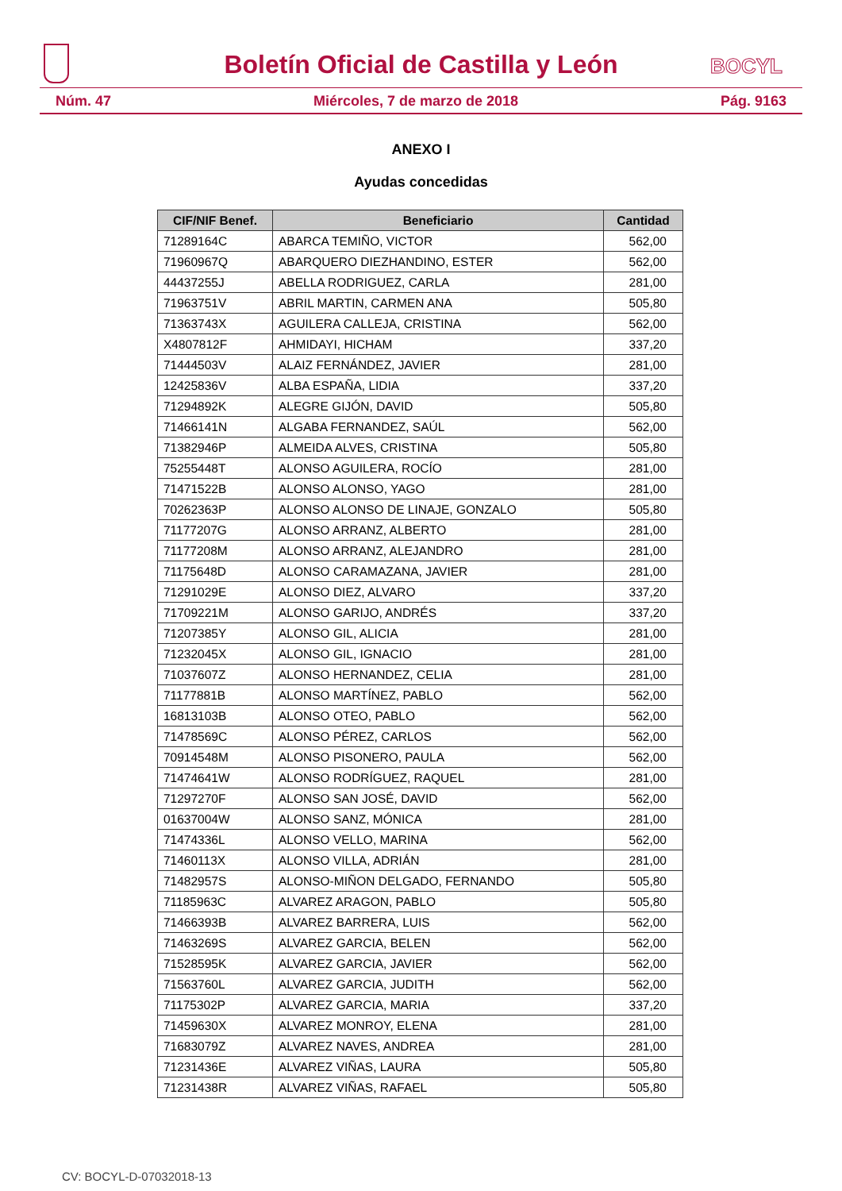Boletín Oficial de Castilla y León
BOCYL
Núm. 47 Miércoles, 7 de marzo de 2018 Pág. 9163
ANEXO I
Ayudas concedidas
| CIF/NIF Benef. | Beneficiario | Cantidad |
| --- | --- | --- |
| 71289164C | ABARCA TEMIÑO, VICTOR | 562,00 |
| 71960967Q | ABARQUERO DIEZHANDINO, ESTER | 562,00 |
| 44437255J | ABELLA RODRIGUEZ, CARLA | 281,00 |
| 71963751V | ABRIL MARTIN, CARMEN ANA | 505,80 |
| 71363743X | AGUILERA CALLEJA, CRISTINA | 562,00 |
| X4807812F | AHMIDAYI, HICHAM | 337,20 |
| 71444503V | ALAIZ FERNÁNDEZ, JAVIER | 281,00 |
| 12425836V | ALBA ESPAÑA, LIDIA | 337,20 |
| 71294892K | ALEGRE GIJÓN, DAVID | 505,80 |
| 71466141N | ALGABA FERNANDEZ, SAÚL | 562,00 |
| 71382946P | ALMEIDA ALVES, CRISTINA | 505,80 |
| 75255448T | ALONSO AGUILERA, ROCÍO | 281,00 |
| 71471522B | ALONSO ALONSO, YAGO | 281,00 |
| 70262363P | ALONSO ALONSO DE LINAJE, GONZALO | 505,80 |
| 71177207G | ALONSO ARRANZ, ALBERTO | 281,00 |
| 71177208M | ALONSO ARRANZ, ALEJANDRO | 281,00 |
| 71175648D | ALONSO CARAMAZANA, JAVIER | 281,00 |
| 71291029E | ALONSO DIEZ, ALVARO | 337,20 |
| 71709221M | ALONSO GARIJO, ANDRÉS | 337,20 |
| 71207385Y | ALONSO GIL, ALICIA | 281,00 |
| 71232045X | ALONSO GIL, IGNACIO | 281,00 |
| 71037607Z | ALONSO HERNANDEZ, CELIA | 281,00 |
| 71177881B | ALONSO MARTÍNEZ, PABLO | 562,00 |
| 16813103B | ALONSO OTEO, PABLO | 562,00 |
| 71478569C | ALONSO PÉREZ, CARLOS | 562,00 |
| 70914548M | ALONSO PISONERO, PAULA | 562,00 |
| 71474641W | ALONSO RODRÍGUEZ, RAQUEL | 281,00 |
| 71297270F | ALONSO SAN JOSÉ, DAVID | 562,00 |
| 01637004W | ALONSO SANZ, MÓNICA | 281,00 |
| 71474336L | ALONSO VELLO, MARINA | 562,00 |
| 71460113X | ALONSO VILLA, ADRIÁN | 281,00 |
| 71482957S | ALONSO-MIÑON DELGADO, FERNANDO | 505,80 |
| 71185963C | ALVAREZ ARAGON, PABLO | 505,80 |
| 71466393B | ALVAREZ BARRERA, LUIS | 562,00 |
| 71463269S | ALVAREZ GARCIA, BELEN | 562,00 |
| 71528595K | ALVAREZ GARCIA, JAVIER | 562,00 |
| 71563760L | ALVAREZ GARCIA, JUDITH | 562,00 |
| 71175302P | ALVAREZ GARCIA, MARIA | 337,20 |
| 71459630X | ALVAREZ MONROY, ELENA | 281,00 |
| 71683079Z | ALVAREZ NAVES, ANDREA | 281,00 |
| 71231436E | ALVAREZ VIÑAS, LAURA | 505,80 |
| 71231438R | ALVAREZ VIÑAS, RAFAEL | 505,80 |
CV: BOCYL-D-07032018-13